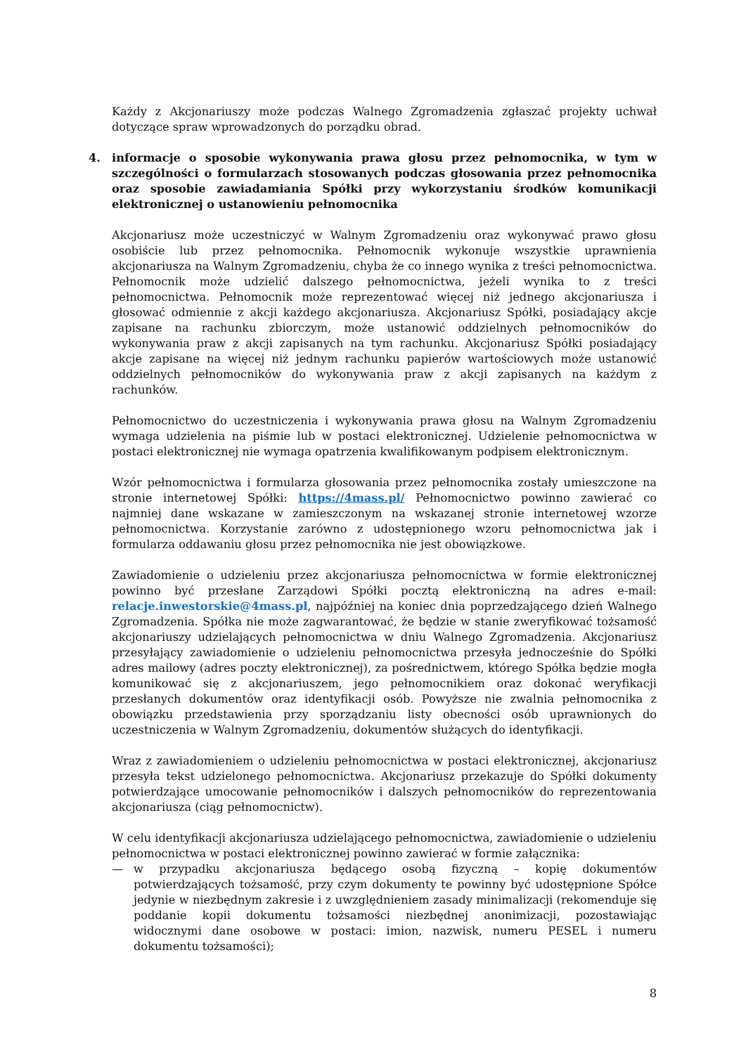Każdy z Akcjonariuszy może podczas Walnego Zgromadzenia zgłaszać projekty uchwał dotyczące spraw wprowadzonych do porządku obrad.
4. informacje o sposobie wykonywania prawa głosu przez pełnomocnika, w tym w szczególności o formularzach stosowanych podczas głosowania przez pełnomocnika oraz sposobie zawiadamiania Spółki przy wykorzystaniu środków komunikacji elektronicznej o ustanowieniu pełnomocnika
Akcjonariusz może uczestniczyć w Walnym Zgromadzeniu oraz wykonywać prawo głosu osobiście lub przez pełnomocnika. Pełnomocnik wykonuje wszystkie uprawnienia akcjonariusza na Walnym Zgromadzeniu, chyba że co innego wynika z treści pełnomocnictwa. Pełnomocnik może udzielić dalszego pełnomocnictwa, jeżeli wynika to z treści pełnomocnictwa. Pełnomocnik może reprezentować więcej niż jednego akcjonariusza i głosować odmiennie z akcji każdego akcjonariusza. Akcjonariusz Spółki, posiadający akcje zapisane na rachunku zbiorczym, może ustanowić oddzielnych pełnomocników do wykonywania praw z akcji zapisanych na tym rachunku. Akcjonariusz Spółki posiadający akcje zapisane na więcej niż jednym rachunku papierów wartościowych może ustanowić oddzielnych pełnomocników do wykonywania praw z akcji zapisanych na każdym z rachunków.
Pełnomocnictwo do uczestniczenia i wykonywania prawa głosu na Walnym Zgromadzeniu wymaga udzielenia na piśmie lub w postaci elektronicznej. Udzielenie pełnomocnictwa w postaci elektronicznej nie wymaga opatrzenia kwalifikowanym podpisem elektronicznym.
Wzór pełnomocnictwa i formularza głosowania przez pełnomocnika zostały umieszczone na stronie internetowej Spółki: https://4mass.pl/ Pełnomocnictwo powinno zawierać co najmniej dane wskazane w zamieszczonym na wskazanej stronie internetowej wzorze pełnomocnictwa. Korzystanie zarówno z udostępnionego wzoru pełnomocnictwa jak i formularza oddawaniu głosu przez pełnomocnika nie jest obowiązkowe.
Zawiadomienie o udzieleniu przez akcjonariusza pełnomocnictwa w formie elektronicznej powinno być przesłane Zarządowi Spółki pocztą elektroniczną na adres e-mail: relacje.inwestorskie@4mass.pl, najpóźniej na koniec dnia poprzedzającego dzień Walnego Zgromadzenia. Spółka nie może zagwarantować, że będzie w stanie zweryfikować tożsamość akcjonariuszy udzielających pełnomocnictwa w dniu Walnego Zgromadzenia. Akcjonariusz przesyłający zawiadomienie o udzieleniu pełnomocnictwa przesyła jednocześnie do Spółki adres mailowy (adres poczty elektronicznej), za pośrednictwem, którego Spółka będzie mogła komunikować się z akcjonariuszem, jego pełnomocnikiem oraz dokonać weryfikacji przesłanych dokumentów oraz identyfikacji osób. Powyższe nie zwalnia pełnomocnika z obowiązku przedstawienia przy sporządzaniu listy obecności osób uprawnionych do uczestniczenia w Walnym Zgromadzeniu, dokumentów służących do identyfikacji.
Wraz z zawiadomieniem o udzieleniu pełnomocnictwa w postaci elektronicznej, akcjonariusz przesyła tekst udzielonego pełnomocnictwa. Akcjonariusz przekazuje do Spółki dokumenty potwierdzające umocowanie pełnomocników i dalszych pełnomocników do reprezentowania akcjonariusza (ciąg pełnomocnictw).
W celu identyfikacji akcjonariusza udzielającego pełnomocnictwa, zawiadomienie o udzieleniu pełnomocnictwa w postaci elektronicznej powinno zawierać w formie załącznika:
— w przypadku akcjonariusza będącego osobą fizyczną – kopię dokumentów potwierdzających tożsamość, przy czym dokumenty te powinny być udostępnione Spółce jedynie w niezbędnym zakresie i z uwzględnieniem zasady minimalizacji (rekomenduje się poddanie kopii dokumentu tożsamości niezbędnej anonimizacji, pozostawiając widocznymi dane osobowe w postaci: imion, nazwisk, numeru PESEL i numeru dokumentu tożsamości);
8